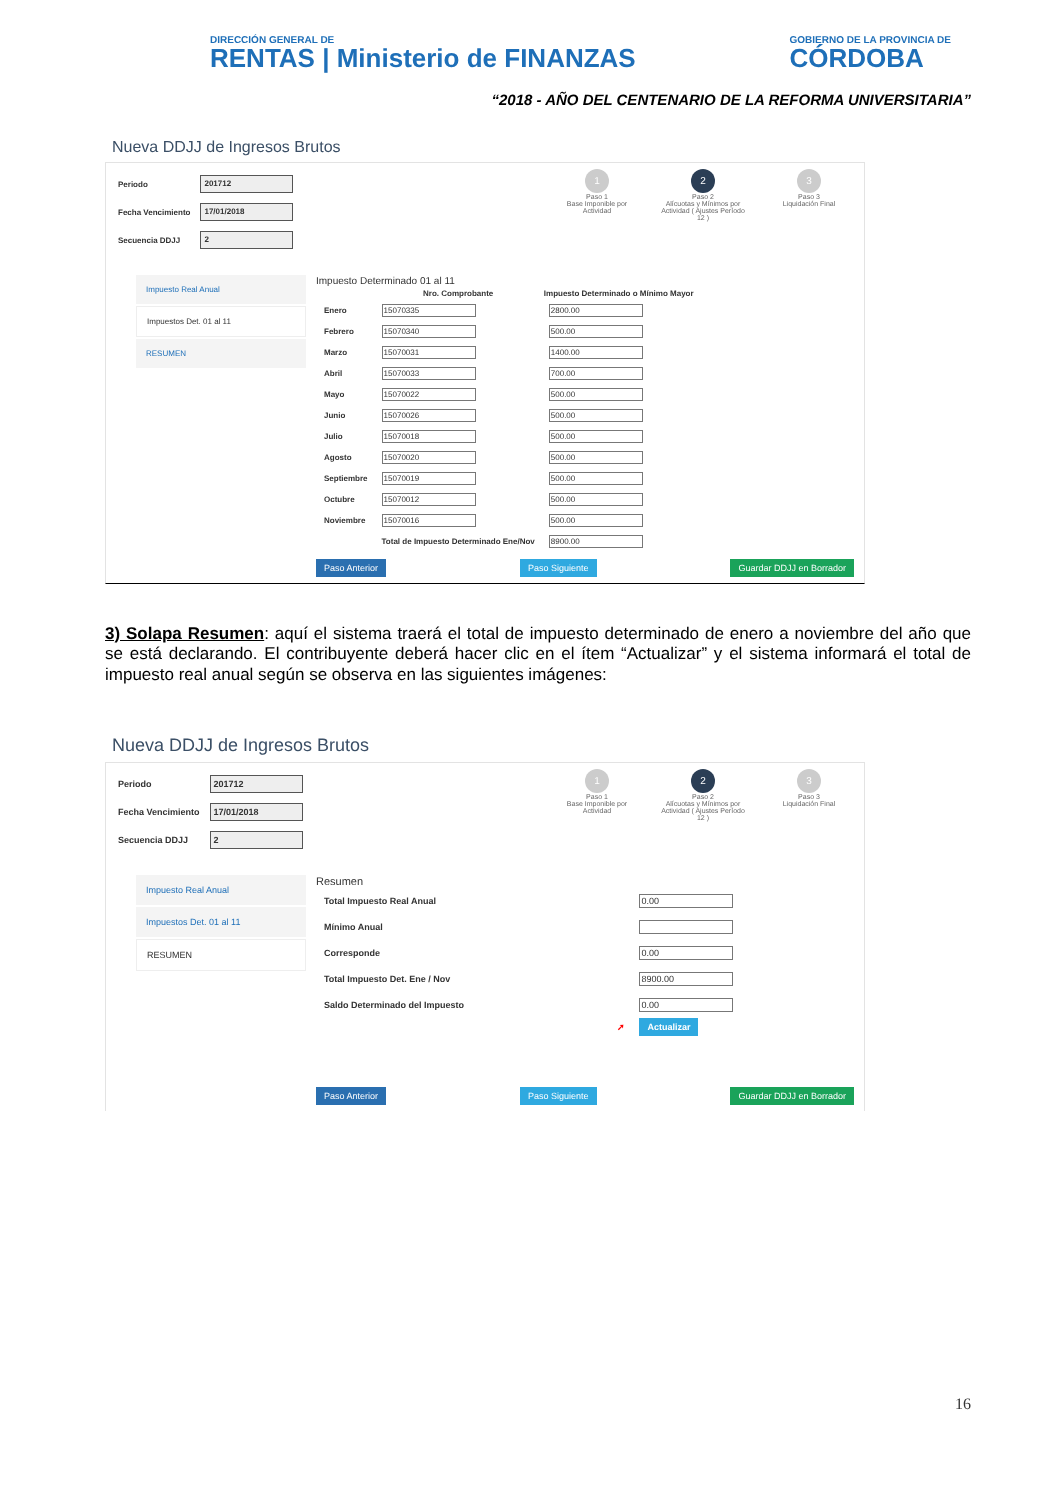DIRECCIÓN GENERAL DE
RENTAS | Ministerio de FINANZAS
GOBIERNO DE LA PROVINCIA DE
CÓRDOBA
“2018 - AÑO DEL CENTENARIO DE LA REFORMA UNIVERSITARIA”
Nueva DDJJ de Ingresos Brutos
| Periodo | 201712 |
| Fecha Vencimiento | 17/01/2018 |
| Secuencia DDJJ | 2 |
1
Paso 1
Base Imponible por Actividad
2
Paso 2
Alícuotas y Mínimos por Actividad ( Ajustes Período 12 )
3
Paso 3
Liquidación Final
Impuesto Real Anual
Impuestos Det. 01 al 11
RESUMEN
Impuesto Determinado 01 al 11
| | Nro. Comprobante | Impuesto Determinado o Mínimo Mayor |
| --- | --- | --- |
| Enero | 15070335 | 2800.00 |
| Febrero | 15070340 | 500.00 |
| Marzo | 15070031 | 1400.00 |
| Abril | 15070033 | 700.00 |
| Mayo | 15070022 | 500.00 |
| Junio | 15070026 | 500.00 |
| Julio | 15070018 | 500.00 |
| Agosto | 15070020 | 500.00 |
| Septiembre | 15070019 | 500.00 |
| Octubre | 15070012 | 500.00 |
| Noviembre | 15070016 | 500.00 |
| | Total de Impuesto Determinado Ene/Nov | 8900.00 |
Paso Anterior Paso Siguiente Guardar DDJJ en Borrador
3) Solapa Resumen: aquí el sistema traerá el total de impuesto determinado de enero a noviembre del año que se está declarando. El contribuyente deberá hacer clic en el ítem “Actualizar” y el sistema informará el total de impuesto real anual según se observa en las siguientes imágenes:
Nueva DDJJ de Ingresos Brutos
| Periodo | 201712 |
| Fecha Vencimiento | 17/01/2018 |
| Secuencia DDJJ | 2 |
1
Paso 1
Base Imponible por Actividad
2
Paso 2
Alícuotas y Mínimos por Actividad ( Ajustes Período 12 )
3
Paso 3
Liquidación Final
Impuesto Real Anual
Impuestos Det. 01 al 11
RESUMEN
Resumen
| Total Impuesto Real Anual | 0.00 |
| Mínimo Anual | |
| Corresponde | 0.00 |
| Total Impuesto Det. Ene / Nov | 8900.00 |
| Saldo Determinado del Impuesto | 0.00 |
| ➚ | Actualizar |
Paso Anterior Paso Siguiente Guardar DDJJ en Borrador
16